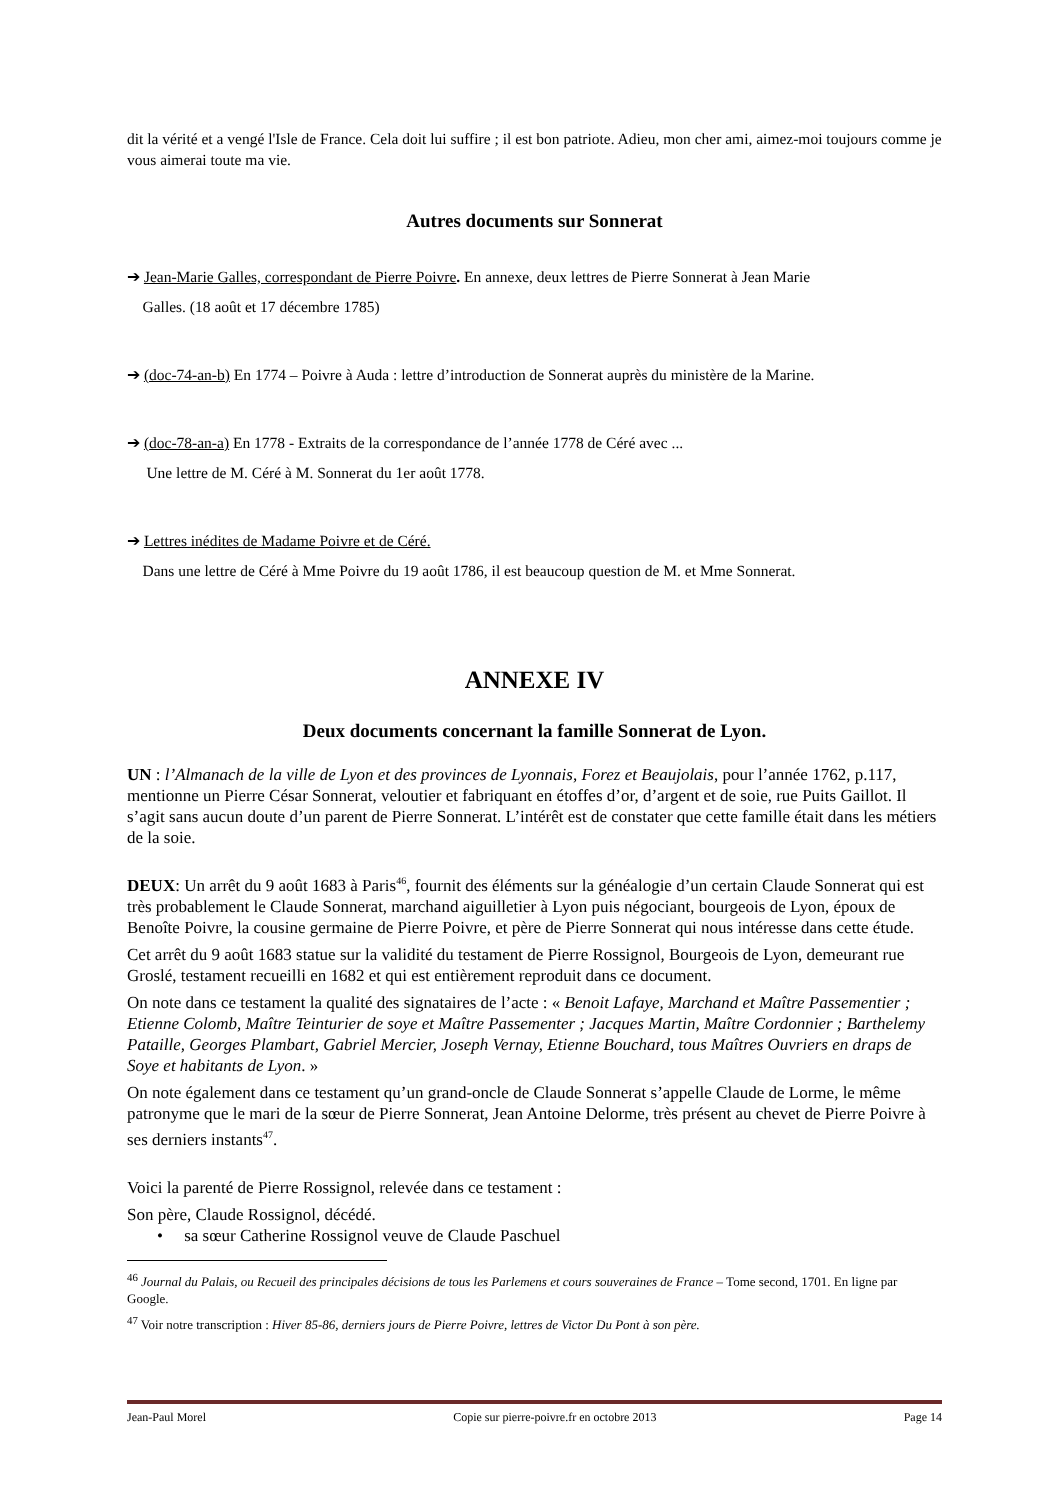dit la vérité et a vengé l'Isle de France. Cela doit lui suffire ; il est bon patriote. Adieu, mon cher ami, aimez-moi toujours comme je vous aimerai toute ma vie.
Autres documents sur Sonnerat
➔ Jean-Marie Galles, correspondant de Pierre Poivre. En annexe, deux lettres de Pierre Sonnerat à Jean Marie
Galles. (18 août et 17 décembre 1785)
➔ (doc-74-an-b) En 1774 – Poivre à Auda : lettre d’introduction de Sonnerat auprès du ministère de la Marine.
➔ (doc-78-an-a) En 1778 - Extraits de la correspondance de l’année 1778 de Céré avec ...
Une lettre de M. Céré à M. Sonnerat du 1er août 1778.
➔ Lettres inédites de Madame Poivre et de Céré.
Dans une lettre de Céré à Mme Poivre du 19 août 1786, il est beaucoup question de M. et Mme Sonnerat.
ANNEXE IV
Deux documents concernant la famille Sonnerat de Lyon.
UN : l’Almanach de la ville de Lyon et des provinces de Lyonnais, Forez et Beaujolais, pour l’année 1762, p.117, mentionne un Pierre César Sonnerat, veloutier et fabriquant en étoffes d’or, d’argent et de soie, rue Puits Gaillot. Il s’agit sans aucun doute d’un parent de Pierre Sonnerat. L’intérêt est de constater que cette famille était dans les métiers de la soie.
DEUX: Un arrêt du 9 août 1683 à Paris<sup>46</sup>, fournit des éléments sur la généalogie d’un certain Claude Sonnerat qui est très probablement le Claude Sonnerat, marchand aiguilletier à Lyon puis négociant, bourgeois de Lyon, époux de Benoîte Poivre, la cousine germaine de Pierre Poivre, et père de Pierre Sonnerat qui nous intéresse dans cette étude.
Cet arrêt du 9 août 1683 statue sur la validité du testament de Pierre Rossignol, Bourgeois de Lyon, demeurant rue Groslé, testament recueilli en 1682 et qui est entièrement reproduit dans ce document.
On note dans ce testament la qualité des signataires de l’acte : « Benoit Lafaye, Marchand et Maître Passementier ; Etienne Colomb, Maître Teinturier de soye et Maître Passementer ; Jacques Martin, Maître Cordonnier ; Barthelemy Pataille, Georges Plambart, Gabriel Mercier, Joseph Vernay, Etienne Bouchard, tous Maîtres Ouvriers en draps de Soye et habitants de Lyon. »
On note également dans ce testament qu’un grand-oncle de Claude Sonnerat s’appelle Claude de Lorme, le même patronyme que le mari de la sœur de Pierre Sonnerat, Jean Antoine Delorme, très présent au chevet de Pierre Poivre à ses derniers instants<sup>47</sup>.
Voici la parenté de Pierre Rossignol, relevée dans ce testament :
Son père, Claude Rossignol, décédé.
• sa sœur Catherine Rossignol veuve de Claude Paschuel
<sup>46</sup> Journal du Palais, ou Recueil des principales décisions de tous les Parlemens et cours souveraines de France – Tome second, 1701. En ligne par Google.
<sup>47</sup> Voir notre transcription : Hiver 85-86, derniers jours de Pierre Poivre, lettres de Victor Du Pont à son père.
Jean-Paul Morel Copie sur pierre-poivre.fr en octobre 2013 Page 14